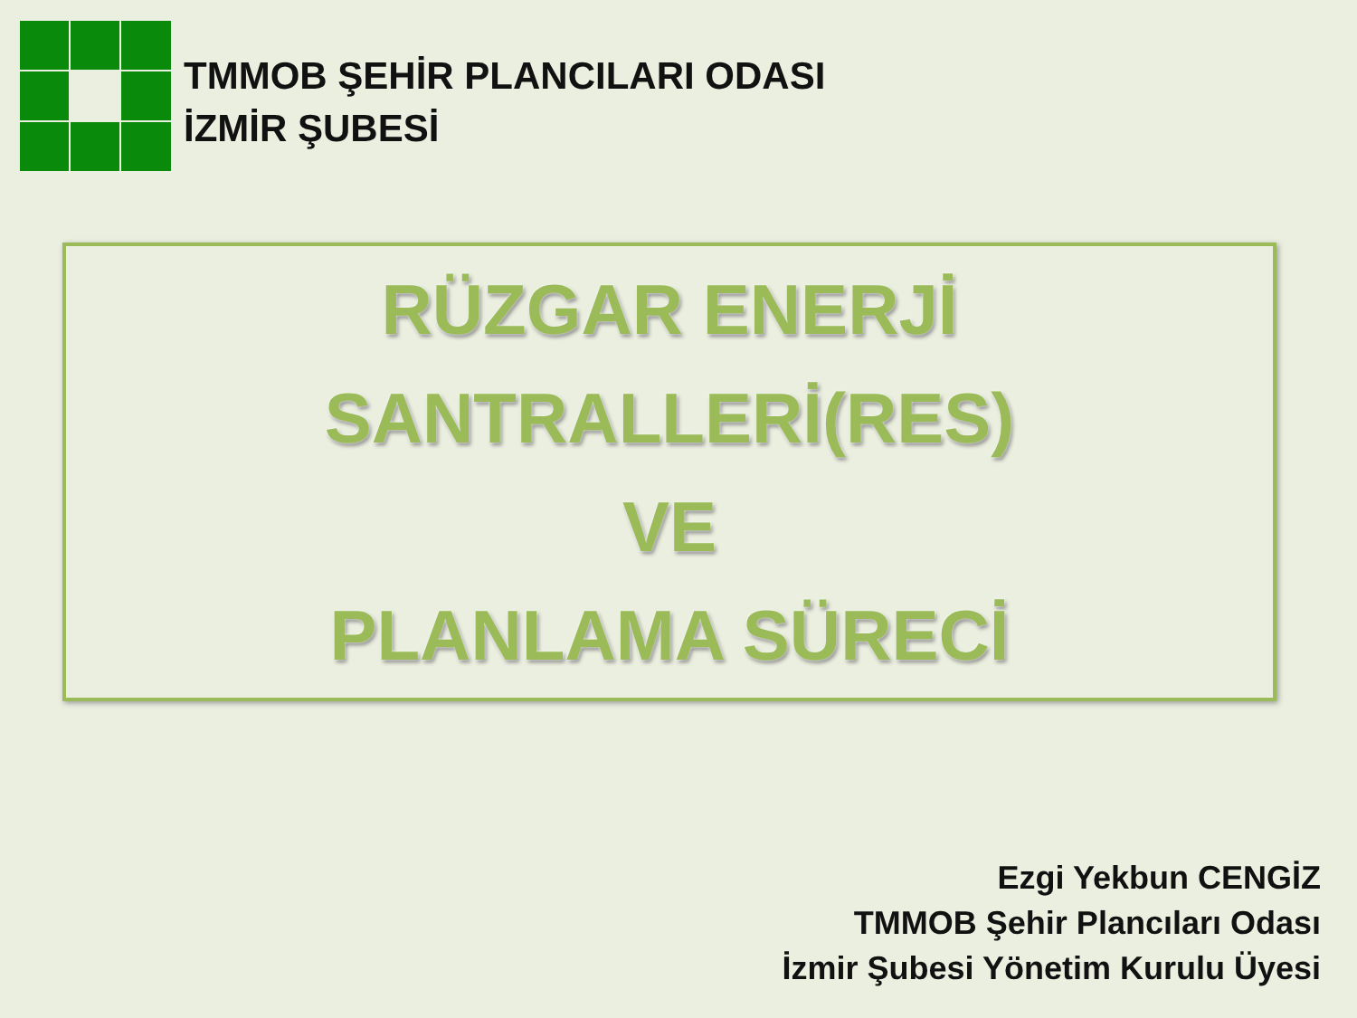TMMOB ŞEHİR PLANCILARI ODASI
İZMİR ŞUBESİ
RÜZGAR ENERJİ
SANTRALLERİ(RES)
VE
PLANLAMA SÜRECİ
Ezgi Yekbun CENGİZ
TMMOB Şehir Plancıları Odası
İzmir Şubesi Yönetim Kurulu Üyesi